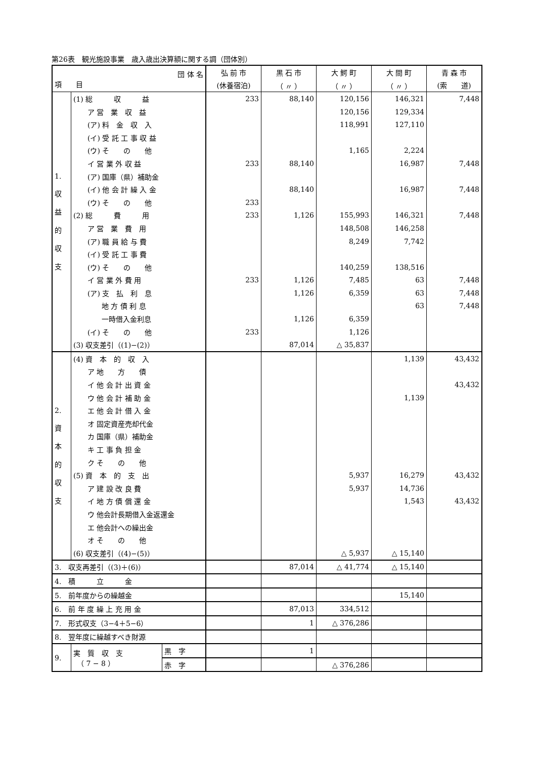第26表　観光施設事業　歳入歳出決算額に関する調（団体別）
| 団 体 名 項 目 | | | 弘 前 市 | 黒 石 市 | 大 鰐 町 | 大 間 町 | 青 森 市 |
| --- | --- | --- | --- | --- | --- | --- | --- |
| | | | (休養宿泊) | （ 〃 ） | （ 〃 ） | （ 〃 ） | (索 道) |
| 1. 収 益 的 収 支 | (1) 総 収 益 | | 233 | 88,140 | 120,156 | 146,321 | 7,448 |
| | ア 営 業 収 益 | | | | 120,156 | 129,334 | |
| | (ア) 料 金 収 入 | | | | 118,991 | 127,110 | |
| | (イ) 受 託 工 事 収 益 | | | | | | |
| | (ウ) そ の 他 | | | | 1,165 | 2,224 | |
| | イ 営 業 外 収 益 | | 233 | 88,140 | | 16,987 | 7,448 |
| | (ア) 国庫（県）補助金 | | | | | | |
| | (イ) 他 会 計 繰 入 金 | | | 88,140 | | 16,987 | 7,448 |
| | (ウ) そ の 他 | | 233 | | | | |
| | (2) 総 費 用 | | 233 | 1,126 | 155,993 | 146,321 | 7,448 |
| | ア 営 業 費 用 | | | | 148,508 | 146,258 | |
| | (ア) 職 員 給 与 費 | | | | 8,249 | 7,742 | |
| | (イ) 受 託 工 事 費 | | | | | | |
| | (ウ) そ の 他 | | | | 140,259 | 138,516 | |
| | イ 営 業 外 費 用 | | 233 | 1,126 | 7,485 | 63 | 7,448 |
| | (ア) 支 払 利 息 | | | 1,126 | 6,359 | 63 | 7,448 |
| | 地 方 債 利 息 | | | | | 63 | 7,448 |
| | 一時借入金利息 | | | 1,126 | 6,359 | | |
| | (イ) そ の 他 | | 233 | | 1,126 | | |
| | (3) 収支差引（(1)−(2)） | | | 87,014 | △ 35,837 | | |
| 2. 資 本 的 収 支 | (4) 資 本 的 収 入 | | | | | 1,139 | 43,432 |
| | ア 地 方 債 | | | | | | |
| | イ 他 会 計 出 資 金 | | | | | | 43,432 |
| | ウ 他 会 計 補 助 金 | | | | | 1,139 | |
| | エ 他 会 計 借 入 金 | | | | | | |
| | オ 固定資産売却代金 | | | | | | |
| | カ 国庫（県）補助金 | | | | | | |
| | キ 工 事 負 担 金 | | | | | | |
| | ク そ の 他 | | | | | | |
| | (5) 資 本 的 支 出 | | | | 5,937 | 16,279 | 43,432 |
| | ア 建 設 改 良 費 | | | | 5,937 | 14,736 | |
| | イ 地 方 債 償 還 金 | | | | | 1,543 | 43,432 |
| | ウ 他会計長期借入金返還金 | | | | | | |
| | エ 他会計への繰出金 | | | | | | |
| | オ そ の 他 | | | | | | |
| | (6) 収支差引（(4)−(5)） | | | | △ 5,937 | △ 15,140 | |
| 3. 収支再差引（(3)＋(6)） | | | | 87,014 | △ 41,774 | △ 15,140 | |
| 4. 積 立 金 | | | | | | | |
| 5. 前年度からの繰越金 | | | | | | 15,140 | |
| 6. 前 年 度 繰 上 充 用 金 | | | | 87,013 | 334,512 | | |
| 7. 形式収支（3−4＋5−6） | | | | 1 | △ 376,286 | | |
| 8. 翌年度に繰越すべき財源 | | | | | | | |
| 9. | 実 質 収 支 （ 7 − 8 ） | 黒 字 | | 1 | | | |
| | | 赤 字 | | | △ 376,286 | | |